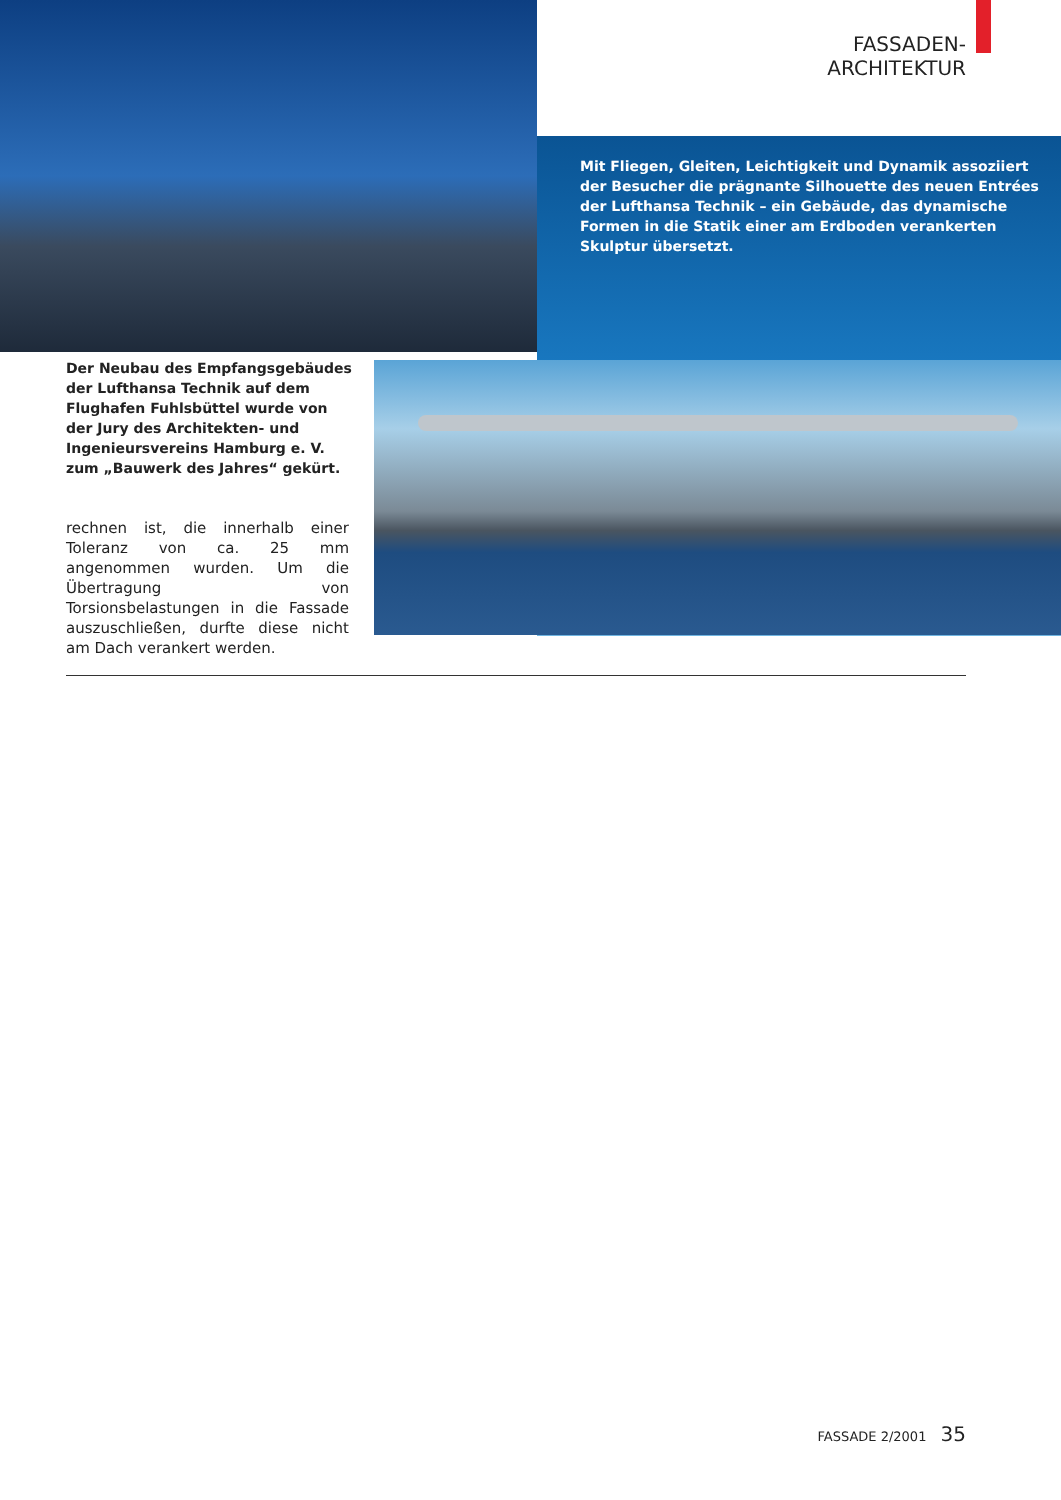FASSADEN-ARCHITEKTUR
Mit Fliegen, Gleiten, Leichtigkeit und Dynamik assoziiert der Besucher die prägnante Silhouette des neuen Entrées der Lufthansa Technik – ein Gebäude, das dynamische Formen in die Statik einer am Erdboden verankerten Skulptur übersetzt.
Der Neubau des Empfangsgebäudes der Lufthansa Technik auf dem Flughafen Fuhlsbüttel wurde von der Jury des Architekten- und Ingenieursvereins Hamburg e. V. zum „Bauwerk des Jahres“ gekürt.
rechnen ist, die innerhalb einer Toleranz von ca. 25 mm angenommen wurden. Um die Übertragung von Torsionsbelastungen in die Fassade auszuschließen, durfte diese nicht am Dach verankert werden.
FASSADE 2/2001 35